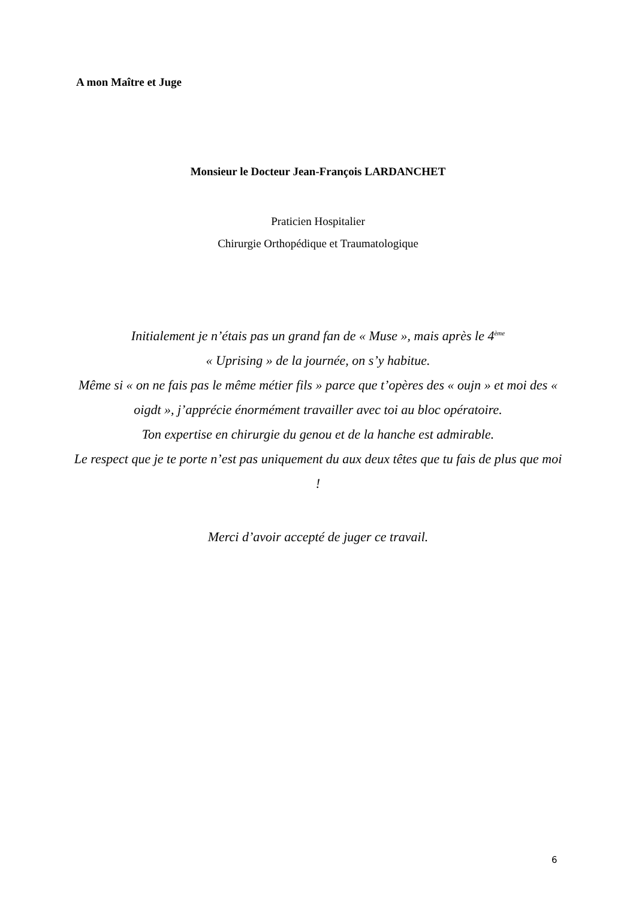A mon Maître et Juge
Monsieur le Docteur Jean-François LARDANCHET
Praticien Hospitalier
Chirurgie Orthopédique et Traumatologique
Initialement je n’étais pas un grand fan de « Muse », mais après le 4<sup>ème</sup>
« Uprising » de la journée, on s’y habitue.
Même si « on ne fais pas le même métier fils » parce que t’opères des « oujn » et moi des « oigdt », j’apprécie énormément travailler avec toi au bloc opératoire.
Ton expertise en chirurgie du genou et de la hanche est admirable.
Le respect que je te porte n’est pas uniquement du aux deux têtes que tu fais de plus que moi !
Merci d’avoir accepté de juger ce travail.
6